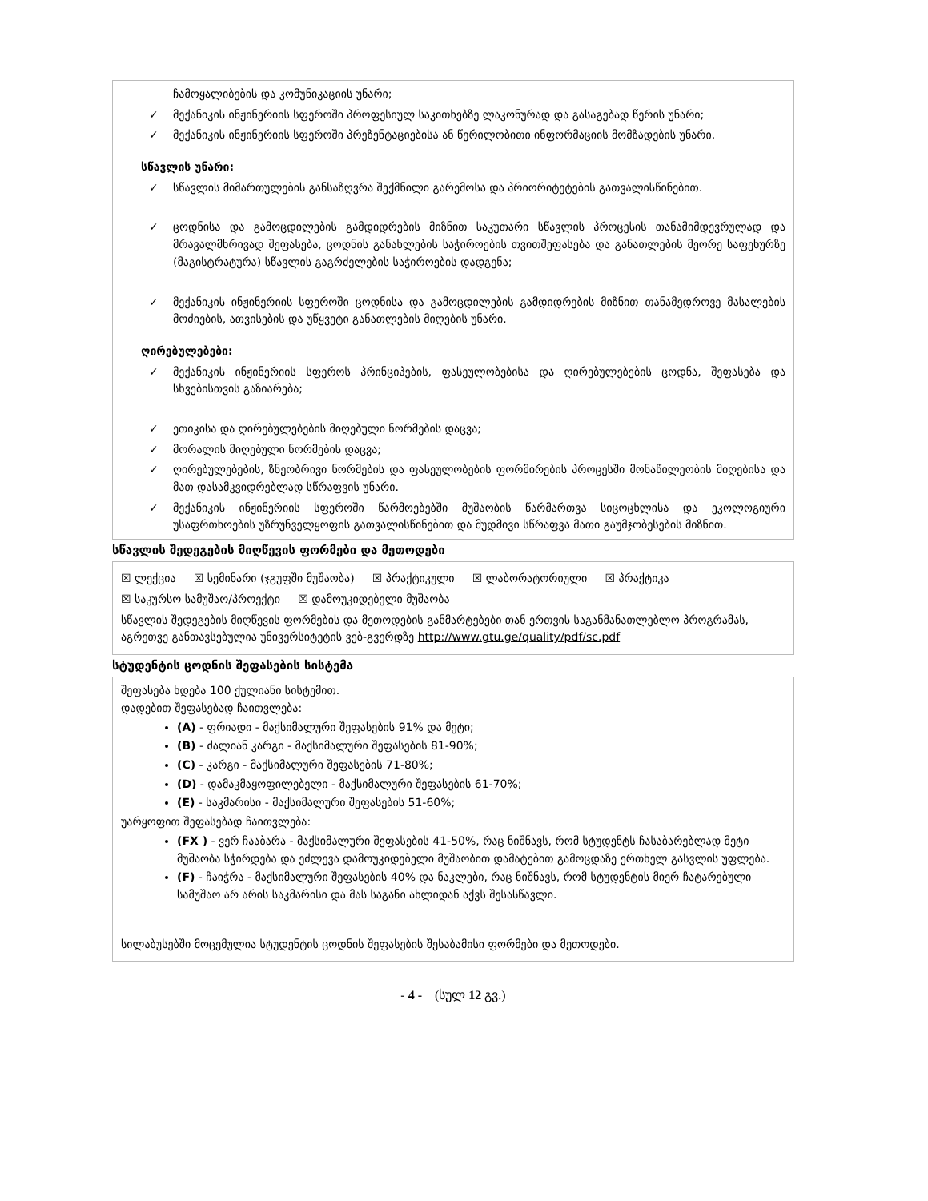ჩამოყალიბების და კომუნიკაციის უნარი;
✓ მექანიკის ინჟინერიის სფეროში პროფესიულ საკითხებზე ლაკონურად და გასაგებად წერის უნარი;
✓ მექანიკის ინჟინერიის სფეროში პრეზენტაციებისა ან წერილობითი ინფორმაციის მომზადების უნარი.
სწავლის უნარი:
✓ სწავლის მიმართულების განსაზღვრა შექმნილი გარემოსა და პრიორიტეტების გათვალისწინებით.
✓ ცოდნისა და გამოცდილების გამდიდრების მიზნით საკუთარი სწავლის პროცესის თანამიმდევრულად და მრავალმხრივად შეფასება, ცოდნის განახლების საჭიროების თვითშეფასება და განათლების მეორე საფეხურზე (მაგისტრატურა) სწავლის გაგრძელების საჭიროების დადგენა;
✓ მექანიკის ინჟინერიის სფეროში ცოდნისა და გამოცდილების გამდიდრების მიზნით თანამედროვე მასალების მოძიების, ათვისების და უწყვეტი განათლების მიღების უნარი.
ღირებულებები:
✓ მექანიკის ინჟინერიის სფეროს პრინციპების, ფასეულობებისა და ღირებულებების ცოდნა, შეფასება და სხვებისთვის გაზიარება;
✓ ეთიკისა და ღირებულებების მიღებული ნორმების დაცვა;
✓ მორალის მიღებული ნორმების დაცვა;
✓ ღირებულებების, ზნეობრივი ნორმების და ფასეულობების ფორმირების პროცესში მონაწილეობის მიღებისა და მათ დასამკვიდრებლად სწრაფვის უნარი.
✓ მექანიკის ინჟინერიის სფეროში წარმოებებში მუშაობის წარმართვა სიცოცხლისა და ეკოლოგიური უსაფრთხოების უზრუნველყოფის გათვალისწინებით და მუდმივი სწრაფვა მათი გაუმჯობესების მიზნით.
სწავლის შედეგების მიღწევის ფორმები და მეთოდები
☒ ლექცია ☒ სემინარი (ჯგუფში მუშაობა) ☒ პრაქტიკული ☒ ლაბორატორიული ☒ პრაქტიკა
☒ საკურსო სამუშაო/პროექტი ☒ დამოუკიდებელი მუშაობა
სწავლის შედეგების მიღწევის ფორმების და მეთოდების განმარტებები თან ერთვის საგანმანათლებლო პროგრამას, აგრეთვე განთავსებულია უნივერსიტეტის ვებ-გვერდზე http://www.gtu.ge/quality/pdf/sc.pdf
სტუდენტის ცოდნის შეფასების სისტემა
შეფასება ხდება 100 ქულიანი სისტემით.
დადებით შეფასებად ჩაითვლება:
(A) - ფრიადი - მაქსიმალური შეფასების 91% და მეტი;
(B) - ძალიან კარგი - მაქსიმალური შეფასების 81-90%;
(C) - კარგი - მაქსიმალური შეფასების 71-80%;
(D) - დამაკმაყოფილებელი - მაქსიმალური შეფასების 61-70%;
(E) - საკმარისი - მაქსიმალური შეფასების 51-60%;
უარყოფით შეფასებად ჩაითვლება:
(FX ) - ვერ ჩააბარა - მაქსიმალური შეფასების 41-50%, რაც ნიშნავს, რომ სტუდენტს ჩასაბარებლად მეტი მუშაობა სჭირდება და ეძლევა დამოუკიდებელი მუშაობით დამატებით გამოცდაზე ერთხელ გასვლის უფლება.
(F) - ჩაიჭრა - მაქსიმალური შეფასების 40% და ნაკლები, რაც ნიშნავს, რომ სტუდენტის მიერ ჩატარებული სამუშაო არ არის საკმარისი და მას საგანი ახლიდან აქვს შესასწავლი.
სილაბუსებში მოცემულია სტუდენტის ცოდნის შეფასების შესაბამისი ფორმები და მეთოდები.
- 4 - (სულ 12 გვ.)